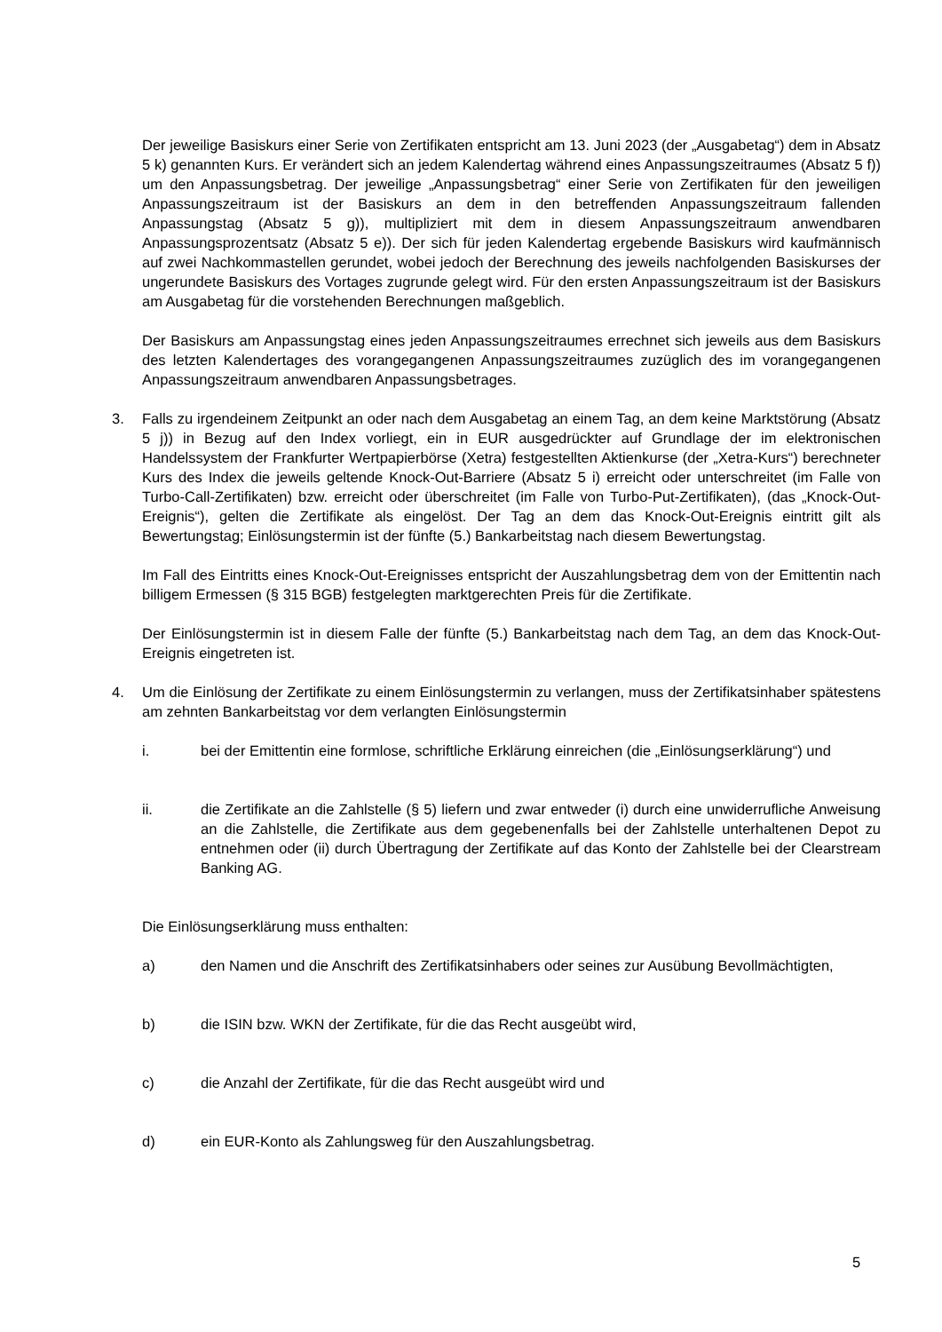Der jeweilige Basiskurs einer Serie von Zertifikaten entspricht am 13. Juni 2023 (der „Ausgabetag“) dem in Absatz 5 k) genannten Kurs. Er verändert sich an jedem Kalendertag während eines Anpassungszeitraumes (Absatz 5 f)) um den Anpassungsbetrag. Der jeweilige „Anpassungsbetrag“ einer Serie von Zertifikaten für den jeweiligen Anpassungszeitraum ist der Basiskurs an dem in den betreffenden Anpassungszeitraum fallenden Anpassungstag (Absatz 5 g)), multipliziert mit dem in diesem Anpassungszeitraum anwendbaren Anpassungsprozentsatz (Absatz 5 e)). Der sich für jeden Kalendertag ergebende Basiskurs wird kaufmännisch auf zwei Nachkommastellen gerundet, wobei jedoch der Berechnung des jeweils nachfolgenden Basiskurses der ungerundete Basiskurs des Vortages zugrunde gelegt wird. Für den ersten Anpassungszeitraum ist der Basiskurs am Ausgabetag für die vorstehenden Berechnungen maßgeblich.
Der Basiskurs am Anpassungstag eines jeden Anpassungszeitraumes errechnet sich jeweils aus dem Basiskurs des letzten Kalendertages des vorangegangenen Anpassungszeitraumes zuzüglich des im vorangegangenen Anpassungszeitraum anwendbaren Anpassungsbetrages.
3. Falls zu irgendeinem Zeitpunkt an oder nach dem Ausgabetag an einem Tag, an dem keine Marktstörung (Absatz 5 j)) in Bezug auf den Index vorliegt, ein in EUR ausgedrückter auf Grundlage der im elektronischen Handelssystem der Frankfurter Wertpapierbörse (Xetra) festgestellten Aktienkurse (der „Xetra-Kurs“) berechneter Kurs des Index die jeweils geltende Knock-Out-Barriere (Absatz 5 i) erreicht oder unterschreitet (im Falle von Turbo-Call-Zertifikaten) bzw. erreicht oder überschreitet (im Falle von Turbo-Put-Zertifikaten), (das „Knock-Out-Ereignis“), gelten die Zertifikate als eingelöst. Der Tag an dem das Knock-Out-Ereignis eintritt gilt als Bewertungstag; Einlösungstermin ist der fünfte (5.) Bankarbeitstag nach diesem Bewertungstag.
Im Fall des Eintritts eines Knock-Out-Ereignisses entspricht der Auszahlungsbetrag dem von der Emittentin nach billigem Ermessen (§ 315 BGB) festgelegten marktgerechten Preis für die Zertifikate.
Der Einlösungstermin ist in diesem Falle der fünfte (5.) Bankarbeitstag nach dem Tag, an dem das Knock-Out-Ereignis eingetreten ist.
4. Um die Einlösung der Zertifikate zu einem Einlösungstermin zu verlangen, muss der Zertifikatsinhaber spätestens am zehnten Bankarbeitstag vor dem verlangten Einlösungstermin
i. bei der Emittentin eine formlose, schriftliche Erklärung einreichen (die „Einlösungserklärung“) und
ii. die Zertifikate an die Zahlstelle (§ 5) liefern und zwar entweder (i) durch eine unwiderrufliche Anweisung an die Zahlstelle, die Zertifikate aus dem gegebenenfalls bei der Zahlstelle unterhaltenen Depot zu entnehmen oder (ii) durch Übertragung der Zertifikate auf das Konto der Zahlstelle bei der Clearstream Banking AG.
Die Einlösungserklärung muss enthalten:
a) den Namen und die Anschrift des Zertifikatsinhabers oder seines zur Ausübung Bevollmächtigten,
b) die ISIN bzw. WKN der Zertifikate, für die das Recht ausgeübt wird,
c) die Anzahl der Zertifikate, für die das Recht ausgeübt wird und
d) ein EUR-Konto als Zahlungsweg für den Auszahlungsbetrag.
5